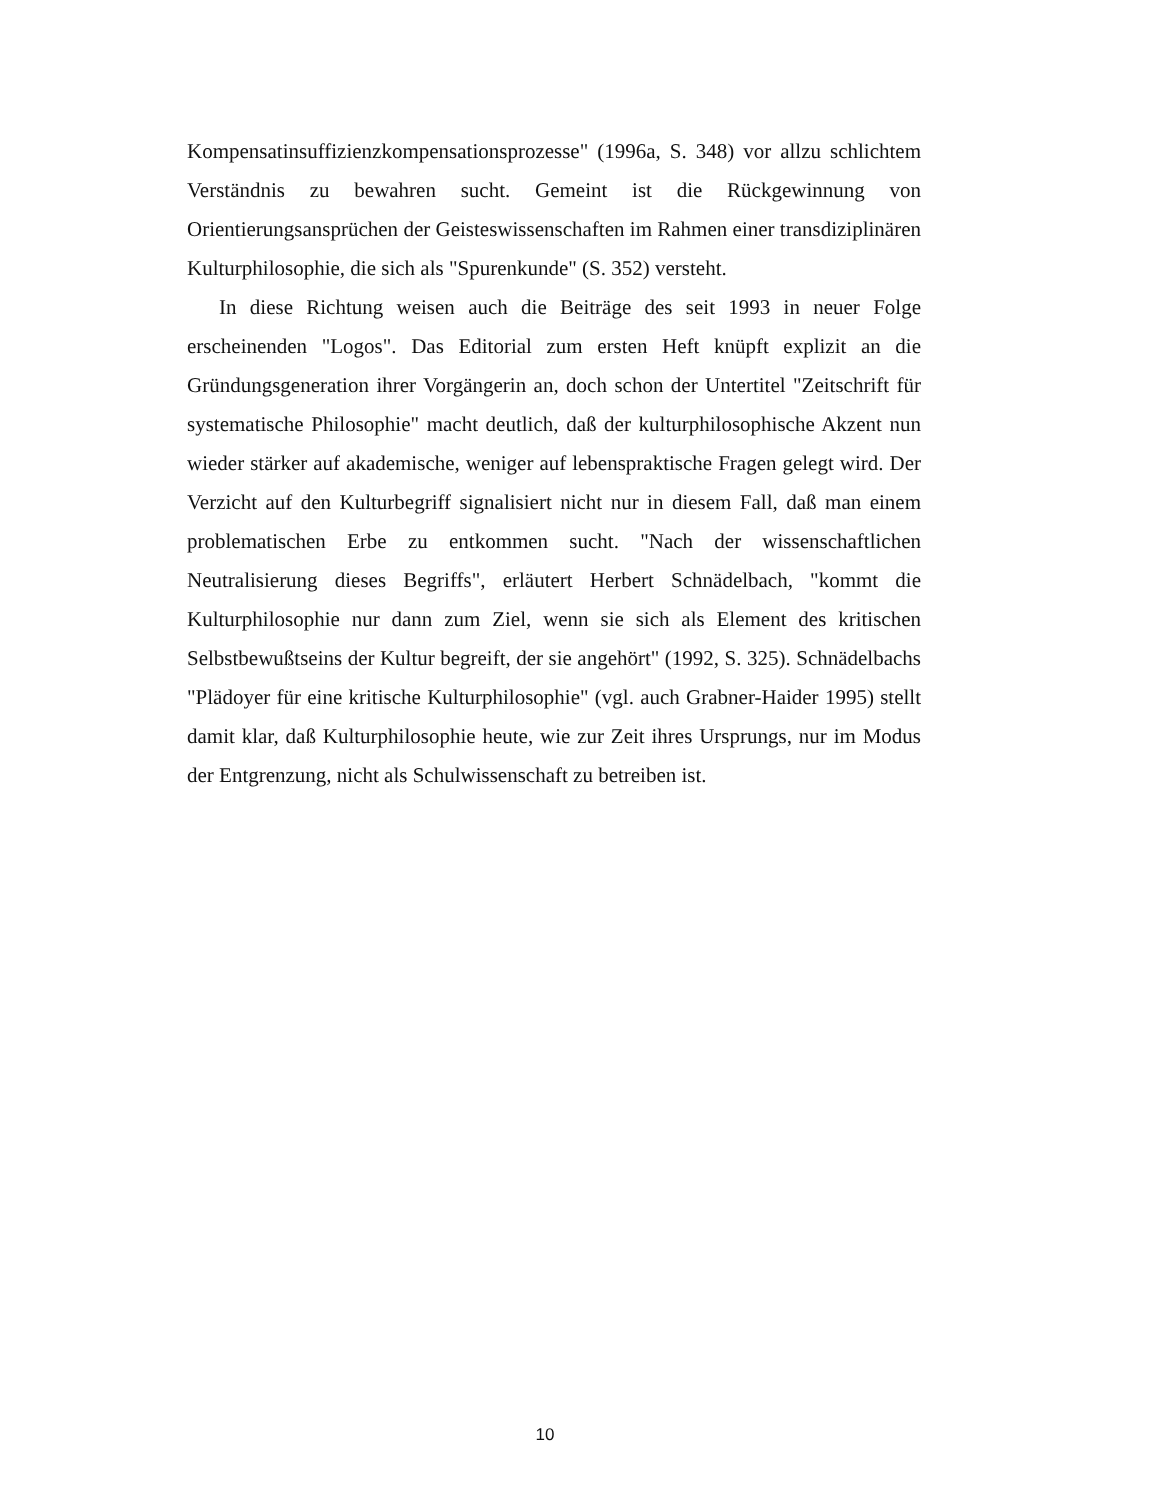Kompensatinsuffizienzkompensationsprozesse" (1996a, S. 348) vor allzu schlichtem Verständnis zu bewahren sucht. Gemeint ist die Rückgewinnung von Orientierungsansprüchen der Geisteswissenschaften im Rahmen einer transdiziplinären Kulturphilosophie, die sich als "Spurenkunde" (S. 352) versteht.
In diese Richtung weisen auch die Beiträge des seit 1993 in neuer Folge erscheinenden "Logos". Das Editorial zum ersten Heft knüpft explizit an die Gründungsgeneration ihrer Vorgängerin an, doch schon der Untertitel "Zeitschrift für systematische Philosophie" macht deutlich, daß der kulturphilosophische Akzent nun wieder stärker auf akademische, weniger auf lebenspraktische Fragen gelegt wird. Der Verzicht auf den Kulturbegriff signalisiert nicht nur in diesem Fall, daß man einem problematischen Erbe zu entkommen sucht. "Nach der wissenschaftlichen Neutralisierung dieses Begriffs", erläutert Herbert Schnädelbach, "kommt die Kulturphilosophie nur dann zum Ziel, wenn sie sich als Element des kritischen Selbstbewußtseins der Kultur begreift, der sie angehört" (1992, S. 325). Schnädelbachs "Plädoyer für eine kritische Kulturphilosophie" (vgl. auch Grabner-Haider 1995) stellt damit klar, daß Kulturphilosophie heute, wie zur Zeit ihres Ursprungs, nur im Modus der Entgrenzung, nicht als Schulwissenschaft zu betreiben ist.
10